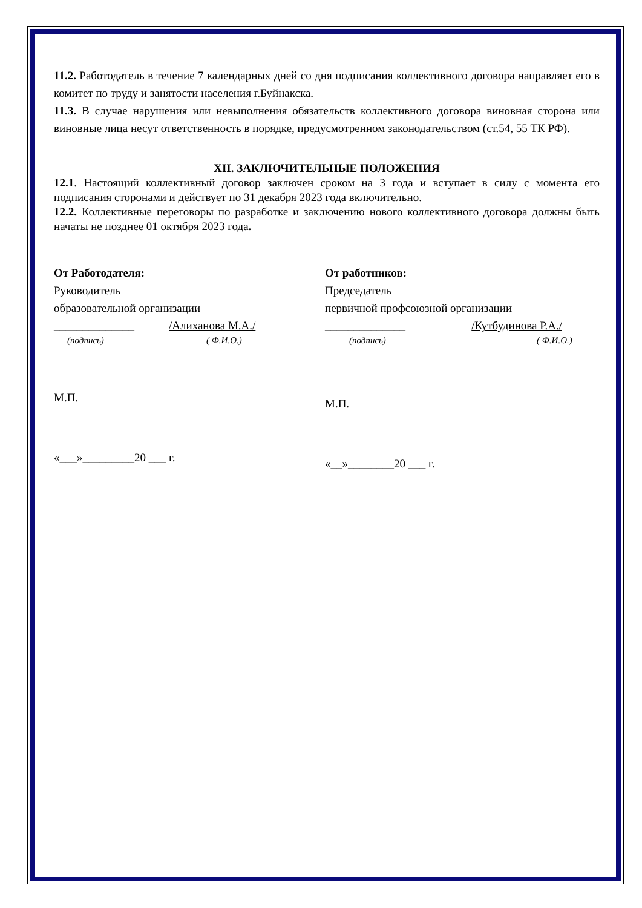11.2. Работодатель в течение 7 календарных дней со дня подписания коллективного договора направляет его в комитет по труду и занятости населения г.Буйнакска.
11.3. В случае нарушения или невыполнения обязательств коллективного договора виновная сторона или виновные лица несут ответственность в порядке, предусмотренном законодательством (ст.54, 55 ТК РФ).
XII. ЗАКЛЮЧИТЕЛЬНЫЕ ПОЛОЖЕНИЯ
12.1. Настоящий коллективный договор заключен сроком на 3 года и вступает в силу с момента его подписания сторонами и действует по 31 декабря 2023 года включительно.
12.2. Коллективные переговоры по разработке и заключению нового коллективного договора должны быть начаты не позднее 01 октября 2023 года.
От Работодателя:
Руководитель
образовательной организации
______________ /Алиханова М.А./
(подпись) ( Ф.И.О.)
М.П.
«___»_________20 ___ г.
От работников:
Председатель
первичной профсоюзной организации
______________ /Кутбудинова Р.А./
(подпись) ( Ф.И.О.)
М.П.
«__»________20 ___ г.